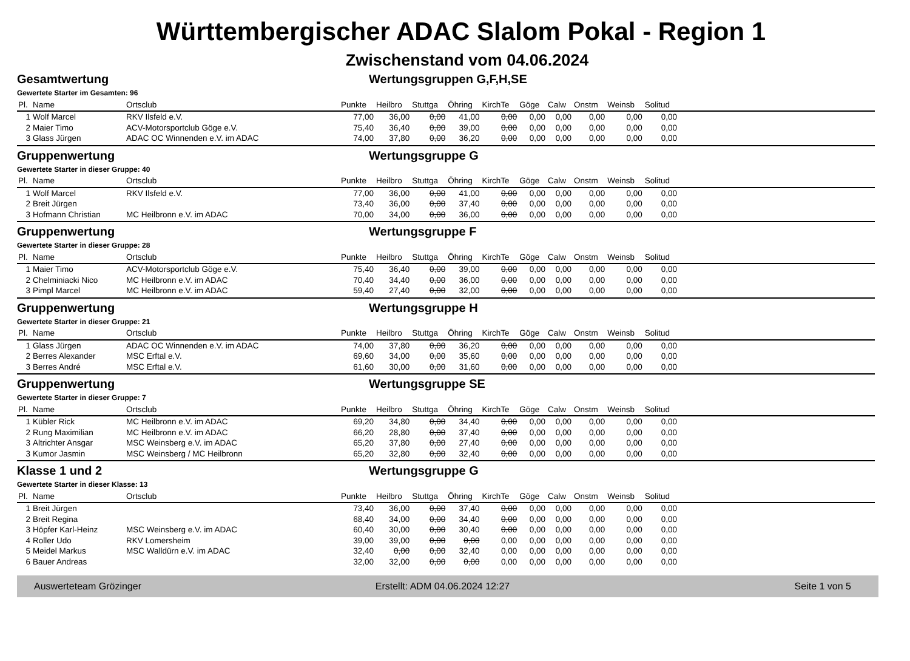Württembergischer ADAC Slalom Pokal - Region 1
Zwischenstand vom 04.06.2024
Gesamtwertung Wertungsgruppen G,F,H,SE
Gewertete Starter im Gesamten: 96
| Pl. | Name | Ortsclub | Punkte | Heilbro | Stuttga | Öhring | KirchTe | Göge | Calw | Onstm | Weinsb | Solitud | |
| --- | --- | --- | --- | --- | --- | --- | --- | --- | --- | --- | --- | --- | --- |
| 1 | Wolf Marcel | RKV Ilsfeld e.V. | 77,00 | 36,00 | 0,00 | 41,00 | 0,00 | 0,00 | 0,00 | 0,00 | 0,00 | 0,00 | |
| 2 | Maier Timo | ACV-Motorsportclub Göge e.V. | 75,40 | 36,40 | 0,00 | 39,00 | 0,00 | 0,00 | 0,00 | 0,00 | 0,00 | 0,00 | |
| 3 | Glass Jürgen | ADAC OC Winnenden e.V. im ADAC | 74,00 | 37,80 | 0,00 | 36,20 | 0,00 | 0,00 | 0,00 | 0,00 | 0,00 | 0,00 | |
Gruppenwertung Wertungsgruppe G
Gewertete Starter in dieser Gruppe: 40
| Pl. | Name | Ortsclub | Punkte | Heilbro | Stuttga | Öhring | KirchTe | Göge | Calw | Onstm | Weinsb | Solitud | |
| --- | --- | --- | --- | --- | --- | --- | --- | --- | --- | --- | --- | --- | --- |
| 1 | Wolf Marcel | RKV Ilsfeld e.V. | 77,00 | 36,00 | 0,00 | 41,00 | 0,00 | 0,00 | 0,00 | 0,00 | 0,00 | 0,00 | |
| 2 | Breit Jürgen | | 73,40 | 36,00 | 0,00 | 37,40 | 0,00 | 0,00 | 0,00 | 0,00 | 0,00 | 0,00 | |
| 3 | Hofmann Christian | MC Heilbronn e.V. im ADAC | 70,00 | 34,00 | 0,00 | 36,00 | 0,00 | 0,00 | 0,00 | 0,00 | 0,00 | 0,00 | |
Gruppenwertung Wertungsgruppe F
Gewertete Starter in dieser Gruppe: 28
| Pl. | Name | Ortsclub | Punkte | Heilbro | Stuttga | Öhring | KirchTe | Göge | Calw | Onstm | Weinsb | Solitud | |
| --- | --- | --- | --- | --- | --- | --- | --- | --- | --- | --- | --- | --- | --- |
| 1 | Maier Timo | ACV-Motorsportclub Göge e.V. | 75,40 | 36,40 | 0,00 | 39,00 | 0,00 | 0,00 | 0,00 | 0,00 | 0,00 | 0,00 | |
| 2 | Chelminiacki Nico | MC Heilbronn e.V. im ADAC | 70,40 | 34,40 | 0,00 | 36,00 | 0,00 | 0,00 | 0,00 | 0,00 | 0,00 | 0,00 | |
| 3 | Pimpl Marcel | MC Heilbronn e.V. im ADAC | 59,40 | 27,40 | 0,00 | 32,00 | 0,00 | 0,00 | 0,00 | 0,00 | 0,00 | 0,00 | |
Gruppenwertung Wertungsgruppe H
Gewertete Starter in dieser Gruppe: 21
| Pl. | Name | Ortsclub | Punkte | Heilbro | Stuttga | Öhring | KirchTe | Göge | Calw | Onstm | Weinsb | Solitud | |
| --- | --- | --- | --- | --- | --- | --- | --- | --- | --- | --- | --- | --- | --- |
| 1 | Glass Jürgen | ADAC OC Winnenden e.V. im ADAC | 74,00 | 37,80 | 0,00 | 36,20 | 0,00 | 0,00 | 0,00 | 0,00 | 0,00 | 0,00 | |
| 2 | Berres Alexander | MSC Erftal e.V. | 69,60 | 34,00 | 0,00 | 35,60 | 0,00 | 0,00 | 0,00 | 0,00 | 0,00 | 0,00 | |
| 3 | Berres André | MSC Erftal e.V. | 61,60 | 30,00 | 0,00 | 31,60 | 0,00 | 0,00 | 0,00 | 0,00 | 0,00 | 0,00 | |
Gruppenwertung Wertungsgruppe SE
Gewertete Starter in dieser Gruppe: 7
| Pl. | Name | Ortsclub | Punkte | Heilbro | Stuttga | Öhring | KirchTe | Göge | Calw | Onstm | Weinsb | Solitud | |
| --- | --- | --- | --- | --- | --- | --- | --- | --- | --- | --- | --- | --- | --- |
| 1 | Kübler Rick | MC Heilbronn e.V. im ADAC | 69,20 | 34,80 | 0,00 | 34,40 | 0,00 | 0,00 | 0,00 | 0,00 | 0,00 | 0,00 | |
| 2 | Rung Maximilian | MC Heilbronn e.V. im ADAC | 66,20 | 28,80 | 0,00 | 37,40 | 0,00 | 0,00 | 0,00 | 0,00 | 0,00 | 0,00 | |
| 3 | Altrichter Ansgar | MSC Weinsberg e.V. im ADAC | 65,20 | 37,80 | 0,00 | 27,40 | 0,00 | 0,00 | 0,00 | 0,00 | 0,00 | 0,00 | |
| 3 | Kumor Jasmin | MSC Weinsberg / MC Heilbronn | 65,20 | 32,80 | 0,00 | 32,40 | 0,00 | 0,00 | 0,00 | 0,00 | 0,00 | 0,00 | |
Klasse 1 und 2 Wertungsgruppe G
Gewertete Starter in dieser Klasse: 13
| Pl. | Name | Ortsclub | Punkte | Heilbro | Stuttga | Öhring | KirchTe | Göge | Calw | Onstm | Weinsb | Solitud | |
| --- | --- | --- | --- | --- | --- | --- | --- | --- | --- | --- | --- | --- | --- |
| 1 | Breit Jürgen | | 73,40 | 36,00 | 0,00 | 37,40 | 0,00 | 0,00 | 0,00 | 0,00 | 0,00 | 0,00 | |
| 2 | Breit Regina | | 68,40 | 34,00 | 0,00 | 34,40 | 0,00 | 0,00 | 0,00 | 0,00 | 0,00 | 0,00 | |
| 3 | Höpfer Karl-Heinz | MSC Weinsberg e.V. im ADAC | 60,40 | 30,00 | 0,00 | 30,40 | 0,00 | 0,00 | 0,00 | 0,00 | 0,00 | 0,00 | |
| 4 | Roller Udo | RKV Lomersheim | 39,00 | 39,00 | 0,00 | 0,00 | 0,00 | 0,00 | 0,00 | 0,00 | 0,00 | 0,00 | |
| 5 | Meidel Markus | MSC Walldürn e.V. im ADAC | 32,40 | 0,00 | 0,00 | 32,40 | 0,00 | 0,00 | 0,00 | 0,00 | 0,00 | 0,00 | |
| 6 | Bauer Andreas | | 32,00 | 32,00 | 0,00 | 0,00 | 0,00 | 0,00 | 0,00 | 0,00 | 0,00 | 0,00 | |
Auswerteteam Grözinger Erstellt: ADM 04.06.2024 12:27 Seite 1 von 5